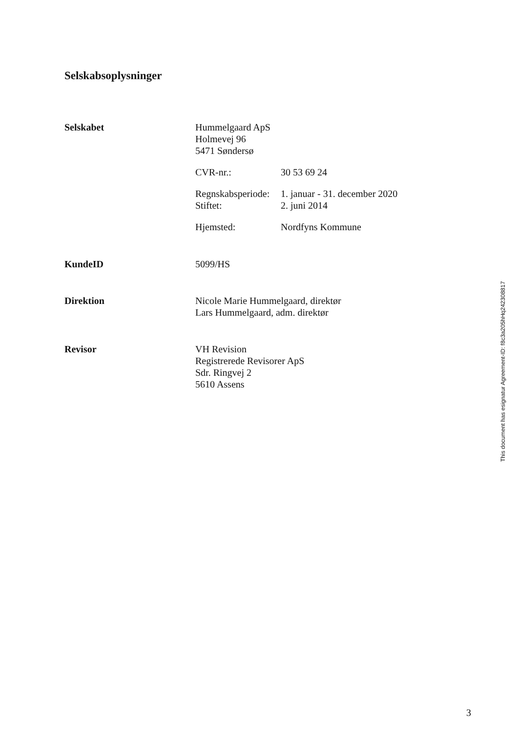Selskabsoplysninger
Selskabet Hummelgaard ApS
Holmevej 96
5471 Søndersø
CVR-nr.: 30 53 69 24
Regnskabsperiode: 1. januar - 31. december 2020
Stiftet: 2. juni 2014
Hjemsted: Nordfyns Kommune
KundeID 5099/HS
Direktion Nicole Marie Hummelgaard, direktør
Lars Hummelgaard, adm. direktør
Revisor VH Revision
Registrerede Revisorer ApS
Sdr. Ringvej 2
5610 Assens
This document has esignatur Agreement-ID: f8c3a205hHq242308817
3